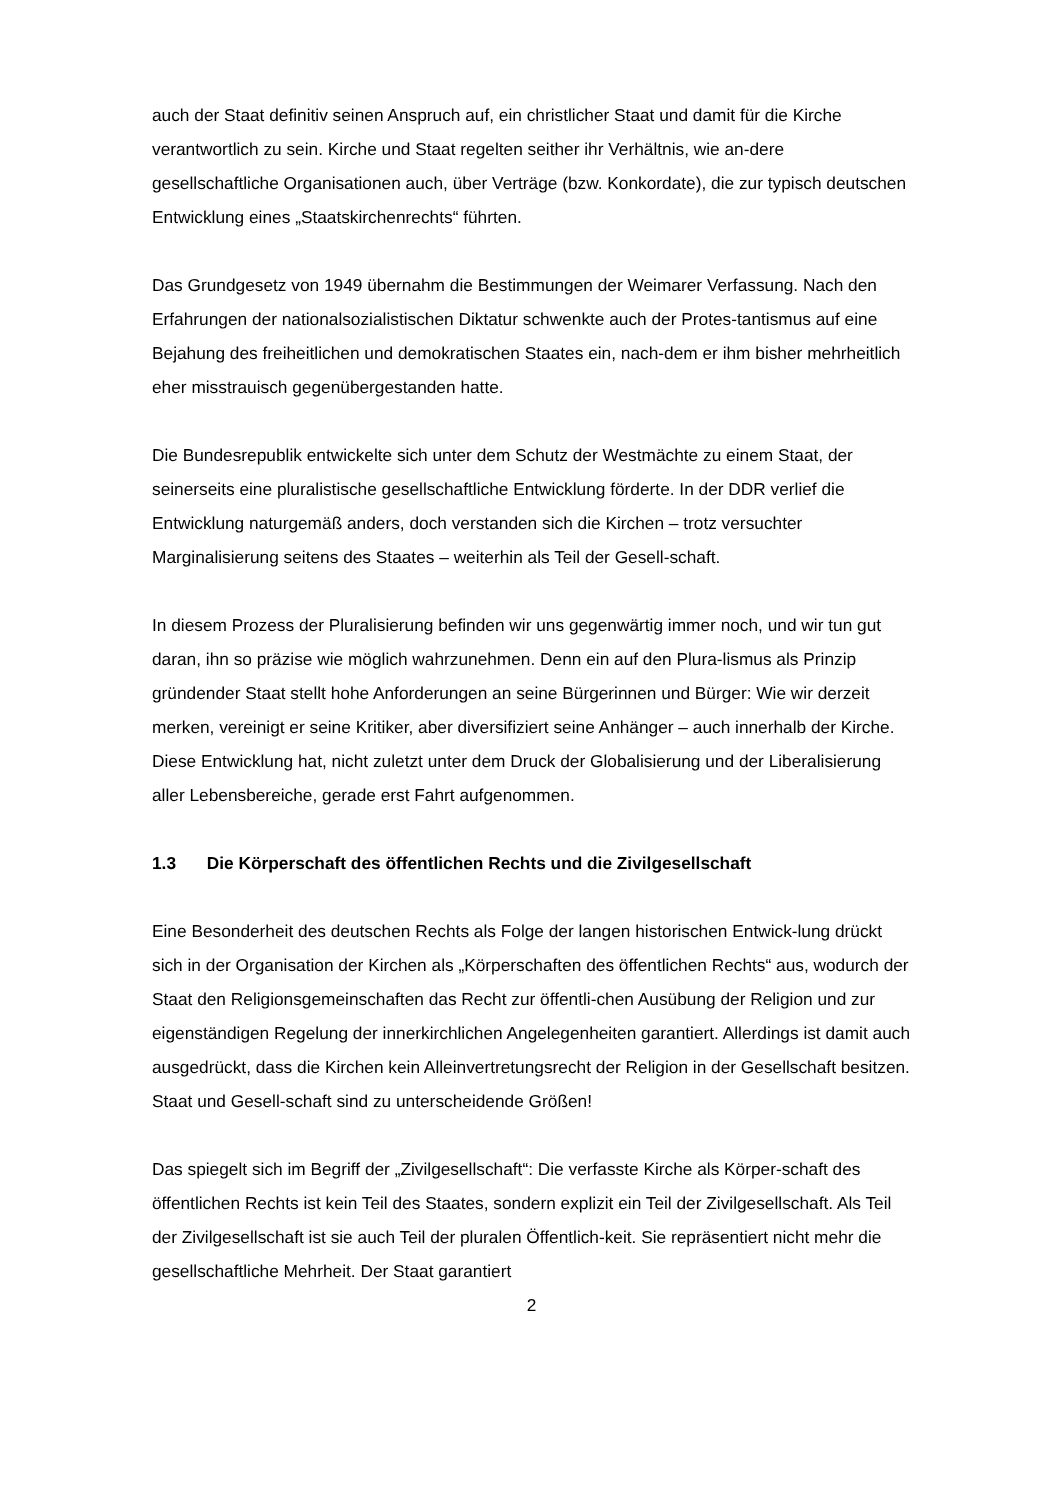auch der Staat definitiv seinen Anspruch auf, ein christlicher Staat und damit für die Kirche verantwortlich zu sein. Kirche und Staat regelten seither ihr Verhältnis, wie an-dere gesellschaftliche Organisationen auch, über Verträge (bzw. Konkordate), die zur typisch deutschen Entwicklung eines „Staatskirchenrechts“ führten.
Das Grundgesetz von 1949 übernahm die Bestimmungen der Weimarer Verfassung. Nach den Erfahrungen der nationalsozialistischen Diktatur schwenkte auch der Protes-tantismus auf eine Bejahung des freiheitlichen und demokratischen Staates ein, nach-dem er ihm bisher mehrheitlich eher misstrauisch gegenübergestanden hatte.
Die Bundesrepublik entwickelte sich unter dem Schutz der Westmächte zu einem Staat, der seinerseits eine pluralistische gesellschaftliche Entwicklung förderte. In der DDR verlief die Entwicklung naturgemäß anders, doch verstanden sich die Kirchen – trotz versuchter Marginalisierung seitens des Staates – weiterhin als Teil der Gesell-schaft.
In diesem Prozess der Pluralisierung befinden wir uns gegenwärtig immer noch, und wir tun gut daran, ihn so präzise wie möglich wahrzunehmen. Denn ein auf den Plura-lismus als Prinzip gründender Staat stellt hohe Anforderungen an seine Bürgerinnen und Bürger: Wie wir derzeit merken, vereinigt er seine Kritiker, aber diversifiziert seine Anhänger – auch innerhalb der Kirche. Diese Entwicklung hat, nicht zuletzt unter dem Druck der Globalisierung und der Liberalisierung aller Lebensbereiche, gerade erst Fahrt aufgenommen.
1.3 Die Körperschaft des öffentlichen Rechts und die Zivilgesellschaft
Eine Besonderheit des deutschen Rechts als Folge der langen historischen Entwick-lung drückt sich in der Organisation der Kirchen als „Körperschaften des öffentlichen Rechts“ aus, wodurch der Staat den Religionsgemeinschaften das Recht zur öffentli-chen Ausübung der Religion und zur eigenständigen Regelung der innerkirchlichen Angelegenheiten garantiert. Allerdings ist damit auch ausgedrückt, dass die Kirchen kein Alleinvertretungsrecht der Religion in der Gesellschaft besitzen. Staat und Gesell-schaft sind zu unterscheidende Größen!
Das spiegelt sich im Begriff der „Zivilgesellschaft“: Die verfasste Kirche als Körper-schaft des öffentlichen Rechts ist kein Teil des Staates, sondern explizit ein Teil der Zivilgesellschaft. Als Teil der Zivilgesellschaft ist sie auch Teil der pluralen Öffentlich-keit. Sie repräsentiert nicht mehr die gesellschaftliche Mehrheit. Der Staat garantiert
2